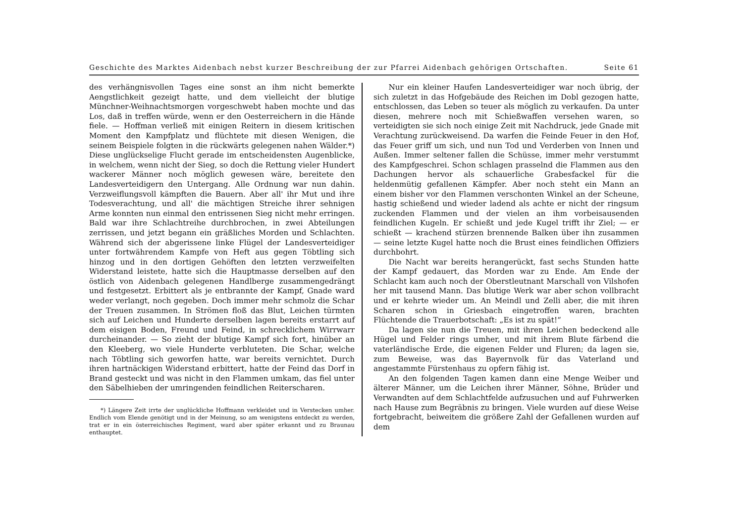Geschichte des Marktes Aidenbach nebst kurzer Beschreibung der zur Pfarrei Aidenbach gehörigen Ortschaften. Seite 61
des verhängnisvollen Tages eine sonst an ihm nicht bemerkte Aengstlichkeit gezeigt hatte, und dem vielleicht der blutige Münchner-Weihnachtsmorgen vorgeschwebt haben mochte und das Los, daß in treffen würde, wenn er den Oesterreichern in die Hände fiele. — Hoffman verließ mit einigen Reitern in diesem kritischen Moment den Kampfplatz und flüchtete mit diesen Wenigen, die seinem Beispiele folgten in die rückwärts gelegenen nahen Wälder.*) Diese unglückselige Flucht gerade im entscheidensten Augenblicke, in welchem, wenn nicht der Sieg, so doch die Rettung vieler Hundert wackerer Männer noch möglich gewesen wäre, bereitete den Landesverteidigern den Untergang. Alle Ordnung war nun dahin. Verzweiflungsvoll kämpften die Bauern. Aber all' ihr Mut und ihre Todesverachtung, und all' die mächtigen Streiche ihrer sehnigen Arme konnten nun einmal den entrissenen Sieg nicht mehr erringen. Bald war ihre Schlachtreihe durchbrochen, in zwei Abteilungen zerrissen, und jetzt begann ein gräßliches Morden und Schlachten. Während sich der abgerissene linke Flügel der Landesverteidiger unter fortwährendem Kampfe von Heft aus gegen Töbtling sich hinzog und in den dortigen Gehöften den letzten verzweifelten Widerstand leistete, hatte sich die Hauptmasse derselben auf den östlich von Aidenbach gelegenen Handlberge zusammengedrängt und festgesetzt. Erbittert als je entbrannte der Kampf, Gnade ward weder verlangt, noch gegeben. Doch immer mehr schmolz die Schar der Treuen zusammen. In Strömen floß das Blut, Leichen türmten sich auf Leichen und Hunderte derselben lagen bereits erstarrt auf dem eisigen Boden, Freund und Feind, in schrecklichem Wirrwarr durcheinander. — So zieht der blutige Kampf sich fort, hinüber an den Kleeberg, wo viele Hunderte verbluteten. Die Schar, welche nach Töbtling sich geworfen hatte, war bereits vernichtet. Durch ihren hartnäckigen Widerstand erbittert, hatte der Feind das Dorf in Brand gesteckt und was nicht in den Flammen umkam, das fiel unter den Säbelhieben der umringenden feindlichen Reiterscharen.
*) Längere Zeit irrte der unglückliche Hoffmann verkleidet und in Verstecken umher. Endlich vom Elende genötigt und in der Meinung, so am wenigstens entdeckt zu werden, trat er in ein österreichisches Regiment, ward aber später erkannt und zu Braunau enthauptet.
Nur ein kleiner Haufen Landesverteidiger war noch übrig, der sich zuletzt in das Hofgebäude des Reichen im Dobl gezogen hatte, entschlossen, das Leben so teuer als möglich zu verkaufen. Da unter diesen, mehrere noch mit Schießwaffen versehen waren, so verteidigten sie sich noch einige Zeit mit Nachdruck, jede Gnade mit Verachtung zurückweisend. Da warfen die Feinde Feuer in den Hof, das Feuer griff um sich, und nun Tod und Verderben von Innen und Außen. Immer seltener fallen die Schüsse, immer mehr verstummt des Kampfgeschrei. Schon schlagen prasselnd die Flammen aus den Dachungen hervor als schauerliche Grabesfackel für die heldenmütig gefallenen Kämpfer. Aber noch steht ein Mann an einem bisher vor den Flammen verschonten Winkel an der Scheune, hastig schießend und wieder ladend als achte er nicht der ringsum zuckenden Flammen und der vielen an ihm vorbeisausenden feindlichen Kugeln. Er schießt und jede Kugel trifft ihr Ziel; — er schießt — krachend stürzen brennende Balken über ihn zusammen — seine letzte Kugel hatte noch die Brust eines feindlichen Offiziers durchbohrt.
Die Nacht war bereits herangerückt, fast sechs Stunden hatte der Kampf gedauert, das Morden war zu Ende. Am Ende der Schlacht kam auch noch der Oberstleutnant Marschall von Vilshofen her mit tausend Mann. Das blutige Werk war aber schon vollbracht und er kehrte wieder um. An Meindl und Zelli aber, die mit ihren Scharen schon in Griesbach eingetroffen waren, brachten Flüchtende die Trauerbotschaft: „Es ist zu spät!“
Da lagen sie nun die Treuen, mit ihren Leichen bedeckend alle Hügel und Felder rings umher, und mit ihrem Blute färbend die vaterländische Erde, die eigenen Felder und Fluren; da lagen sie, zum Beweise, was das Bayernvolk für das Vaterland und angestammte Fürstenhaus zu opfern fähig ist.
An den folgenden Tagen kamen dann eine Menge Weiber und älterer Männer, um die Leichen ihrer Männer, Söhne, Brüder und Verwandten auf dem Schlachtfelde aufzusuchen und auf Fuhrwerken nach Hause zum Begräbnis zu bringen. Viele wurden auf diese Weise fortgebracht, beiweitem die größere Zahl der Gefallenen wurden auf dem